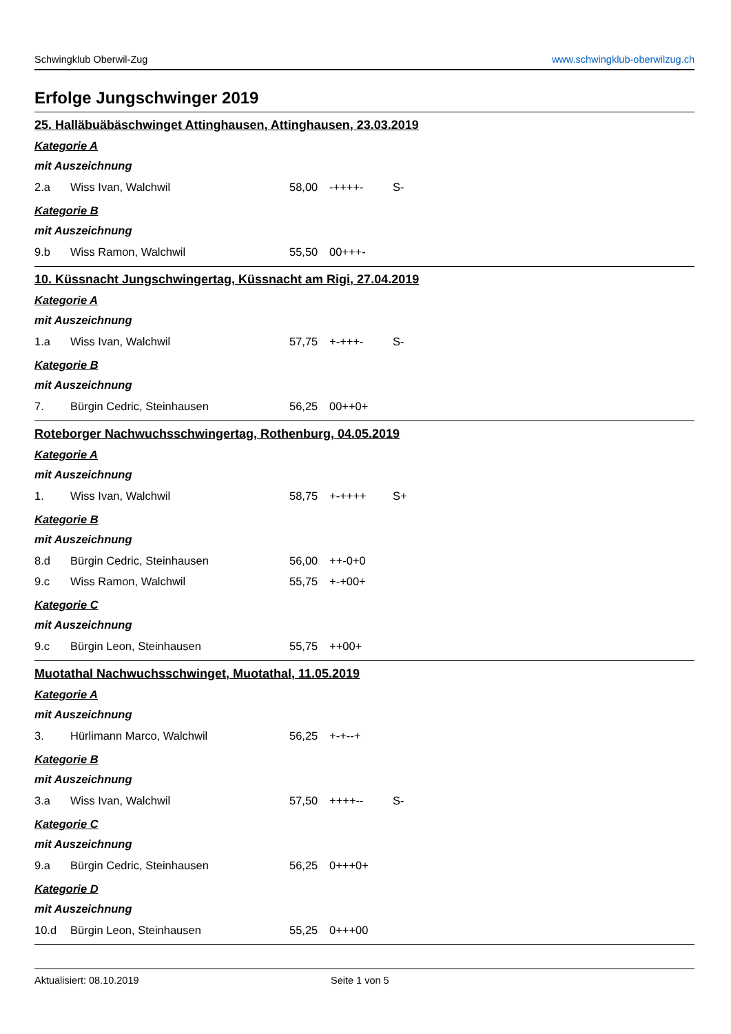Schwingklub Oberwil-Zug www.schwingklub-oberwilzug.ch
Erfolge Jungschwinger 2019
25. Halläbuäbäschwinget Attinghausen, Attinghausen, 23.03.2019
Kategorie A
mit Auszeichnung
| 2.a | Wiss Ivan, Walchwil | 58,00 | -++++- | S- |
Kategorie B
mit Auszeichnung
| 9.b | Wiss Ramon, Walchwil | 55,50 | 00+++- | |
10. Küssnacht Jungschwingertag, Küssnacht am Rigi, 27.04.2019
Kategorie A
mit Auszeichnung
| 1.a | Wiss Ivan, Walchwil | 57,75 | +-+++- | S- |
Kategorie B
mit Auszeichnung
| 7. | Bürgin Cedric, Steinhausen | 56,25 | 00++0+ | |
Roteborger Nachwuchsschwingertag, Rothenburg, 04.05.2019
Kategorie A
mit Auszeichnung
| 1. | Wiss Ivan, Walchwil | 58,75 | +-++++ | S+ |
Kategorie B
mit Auszeichnung
| 8.d | Bürgin Cedric, Steinhausen | 56,00 | ++-0+0 | |
| 9.c | Wiss Ramon, Walchwil | 55,75 | +-+00+ | |
Kategorie C
mit Auszeichnung
| 9.c | Bürgin Leon, Steinhausen | 55,75 | ++00+ | |
Muotathal Nachwuchsschwinget, Muotathal, 11.05.2019
Kategorie A
mit Auszeichnung
| 3. | Hürlimann Marco, Walchwil | 56,25 | +-+--+ | |
Kategorie B
mit Auszeichnung
| 3.a | Wiss Ivan, Walchwil | 57,50 | ++++-- | S- |
Kategorie C
mit Auszeichnung
| 9.a | Bürgin Cedric, Steinhausen | 56,25 | 0+++0+ | |
Kategorie D
mit Auszeichnung
| 10.d | Bürgin Leon, Steinhausen | 55,25 | 0+++00 | |
Aktualisiert: 08.10.2019 Seite 1 von 5